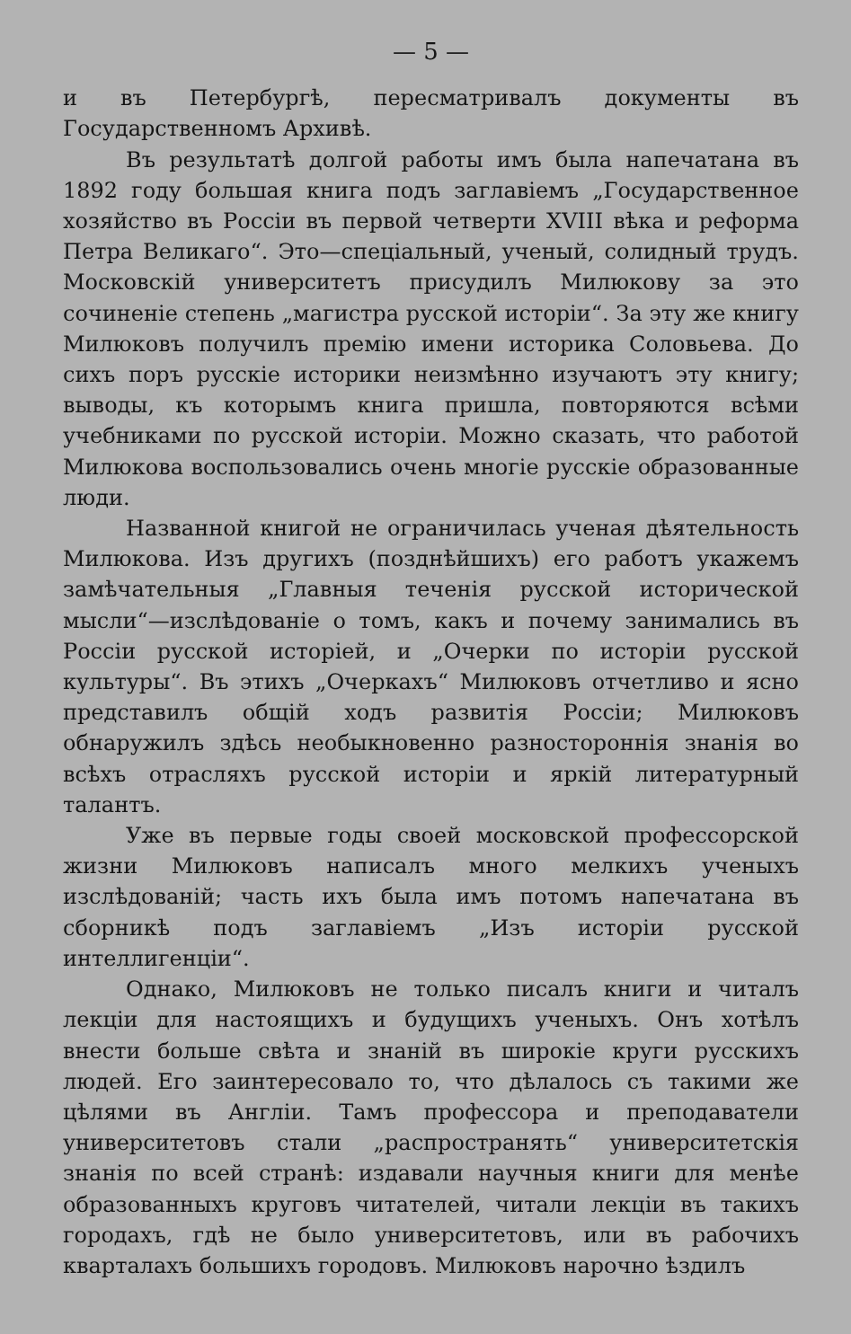— 5 —
и въ Петербургѣ, пересматривалъ документы въ Государственномъ Архивѣ.
Въ результатѣ долгой работы имъ была напечатана въ 1892 году большая книга подъ заглавіемъ „Государственное хозяйство въ Россіи въ первой четверти XVIII вѣка и реформа Петра Великаго“. Это—спеціальный, ученый, солидный трудъ. Московскій университетъ присудилъ Милюкову за это сочиненіе степень „магистра русской исторіи“. За эту же книгу Милюковъ получилъ премію имени историка Соловьева. До сихъ поръ русскіе историки неизмѣнно изучаютъ эту книгу; выводы, къ которымъ книга пришла, повторяются всѣми учебниками по русской исторіи. Можно сказать, что работой Милюкова воспользовались очень многіе русскіе образованные люди.
Названной книгой не ограничилась ученая дѣятельность Милюкова. Изъ другихъ (позднѣйшихъ) его работъ укажемъ замѣчательныя „Главныя теченія русской исторической мысли“—изслѣдованіе о томъ, какъ и почему занимались въ Россіи русской исторіей, и „Очерки по исторіи русской культуры“. Въ этихъ „Очеркахъ“ Милюковъ отчетливо и ясно представилъ общій ходъ развитія Россіи; Милюковъ обнаружилъ здѣсь необыкновенно разностороннія знанія во всѣхъ отрасляхъ русской исторіи и яркій литературный талантъ.
Уже въ первые годы своей московской профессорской жизни Милюковъ написалъ много мелкихъ ученыхъ изслѣдованій; часть ихъ была имъ потомъ напечатана въ сборникѣ подъ заглавіемъ „Изъ исторіи русской интеллигенціи“.
Однако, Милюковъ не только писалъ книги и читалъ лекціи для настоящихъ и будущихъ ученыхъ. Онъ хотѣлъ внести больше свѣта и знаній въ широкіе круги русскихъ людей. Его заинтересовало то, что дѣлалось съ такими же цѣлями въ Англіи. Тамъ профессора и преподаватели университетовъ стали „распространять“ университетскія знанія по всей странѣ: издавали научныя книги для менѣе образованныхъ круговъ читателей, читали лекціи въ такихъ городахъ, гдѣ не было университетовъ, или въ рабочихъ кварталахъ большихъ городовъ. Милюковъ нарочно ѣздилъ